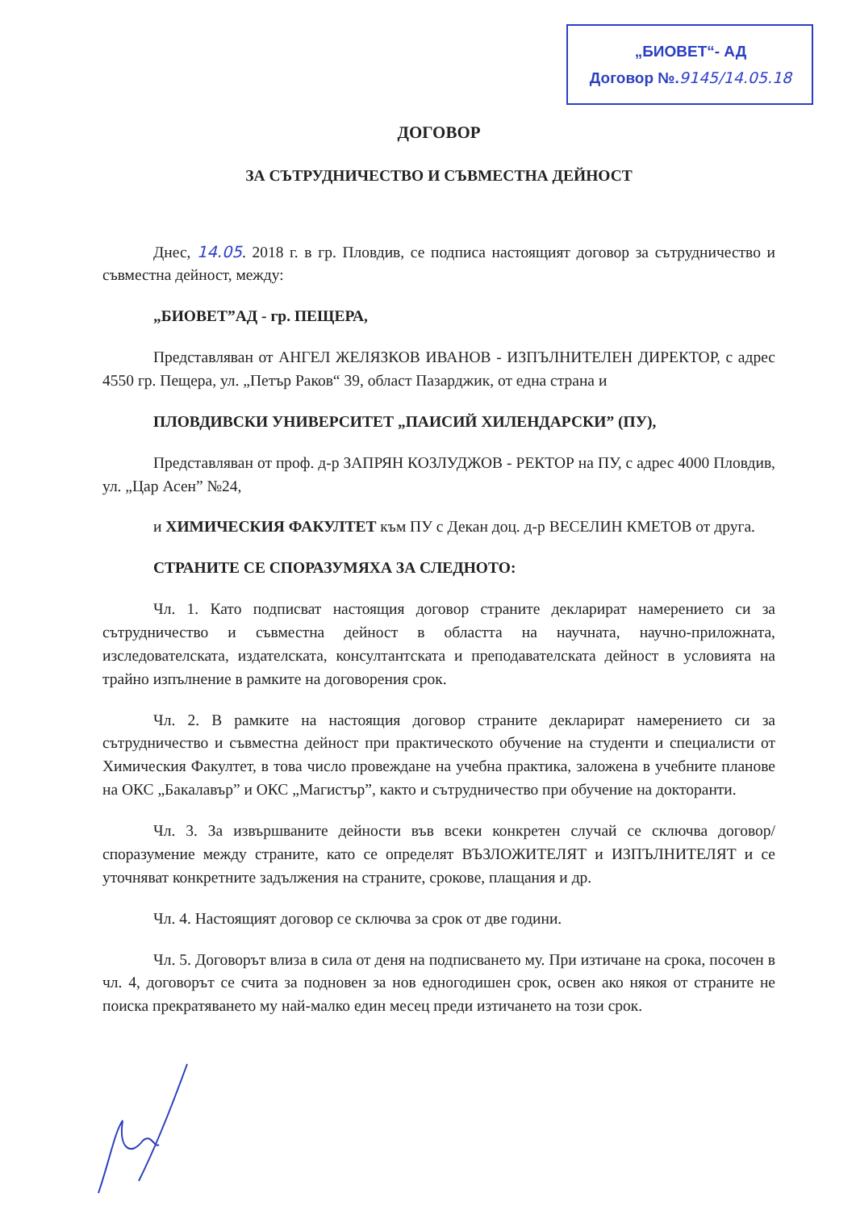„БИОВЕТ“- АД
Договор №.9145/14.05.18
ДОГОВОР
ЗА СЪТРУДНИЧЕСТВО И СЪВМЕСТНА ДЕЙНОСТ
Днес, 14.05. 2018 г. в гр. Пловдив, се подписа настоящият договор за сътрудничество и съвместна дейност, между:
„БИОВЕТ”АД - гр. ПЕЩЕРА,
Представляван от АНГЕЛ ЖЕЛЯЗКОВ ИВАНОВ - ИЗПЪЛНИТЕЛЕН ДИРЕКТОР, с адрес 4550 гр. Пещера, ул. „Петър Раков“ 39, област Пазарджик, от една страна и
ПЛОВДИВСКИ УНИВЕРСИТЕТ „ПАИСИЙ ХИЛЕНДАРСКИ” (ПУ),
Представляван от проф. д-р ЗАПРЯН КОЗЛУДЖОВ - РЕКТОР на ПУ, с адрес 4000 Пловдив, ул. „Цар Асен” №24,
и ХИМИЧЕСКИЯ ФАКУЛТЕТ към ПУ с Декан доц. д-р ВЕСЕЛИН КМЕТОВ от друга.
СТРАНИТЕ СЕ СПОРАЗУМЯХА ЗА СЛЕДНОТО:
Чл. 1. Като подписват настоящия договор страните декларират намерението си за сътрудничество и съвместна дейност в областта на научната, научно-приложната, изследователската, издателската, консултантската и преподавателската дейност в условията на трайно изпълнение в рамките на договорения срок.
Чл. 2. В рамките на настоящия договор страните декларират намерението си за сътрудничество и съвместна дейност при практическото обучение на студенти и специалисти от Химическия Факултет, в това число провеждане на учебна практика, заложена в учебните планове на ОКС „Бакалавър” и ОКС „Магистър”, както и сътрудничество при обучение на докторанти.
Чл. 3. За извършваните дейности във всеки конкретен случай се сключва договор/споразумение между страните, като се определят ВЪЗЛОЖИТЕЛЯТ и ИЗПЪЛНИТЕЛЯТ и се уточняват конкретните задължения на страните, срокове, плащания и др.
Чл. 4. Настоящият договор се сключва за срок от две години.
Чл. 5. Договорът влиза в сила от деня на подписването му. При изтичане на срока, посочен в чл. 4, договорът се счита за подновен за нов едногодишен срок, освен ако някоя от страните не поиска прекратяването му най-малко един месец преди изтичането на този срок.